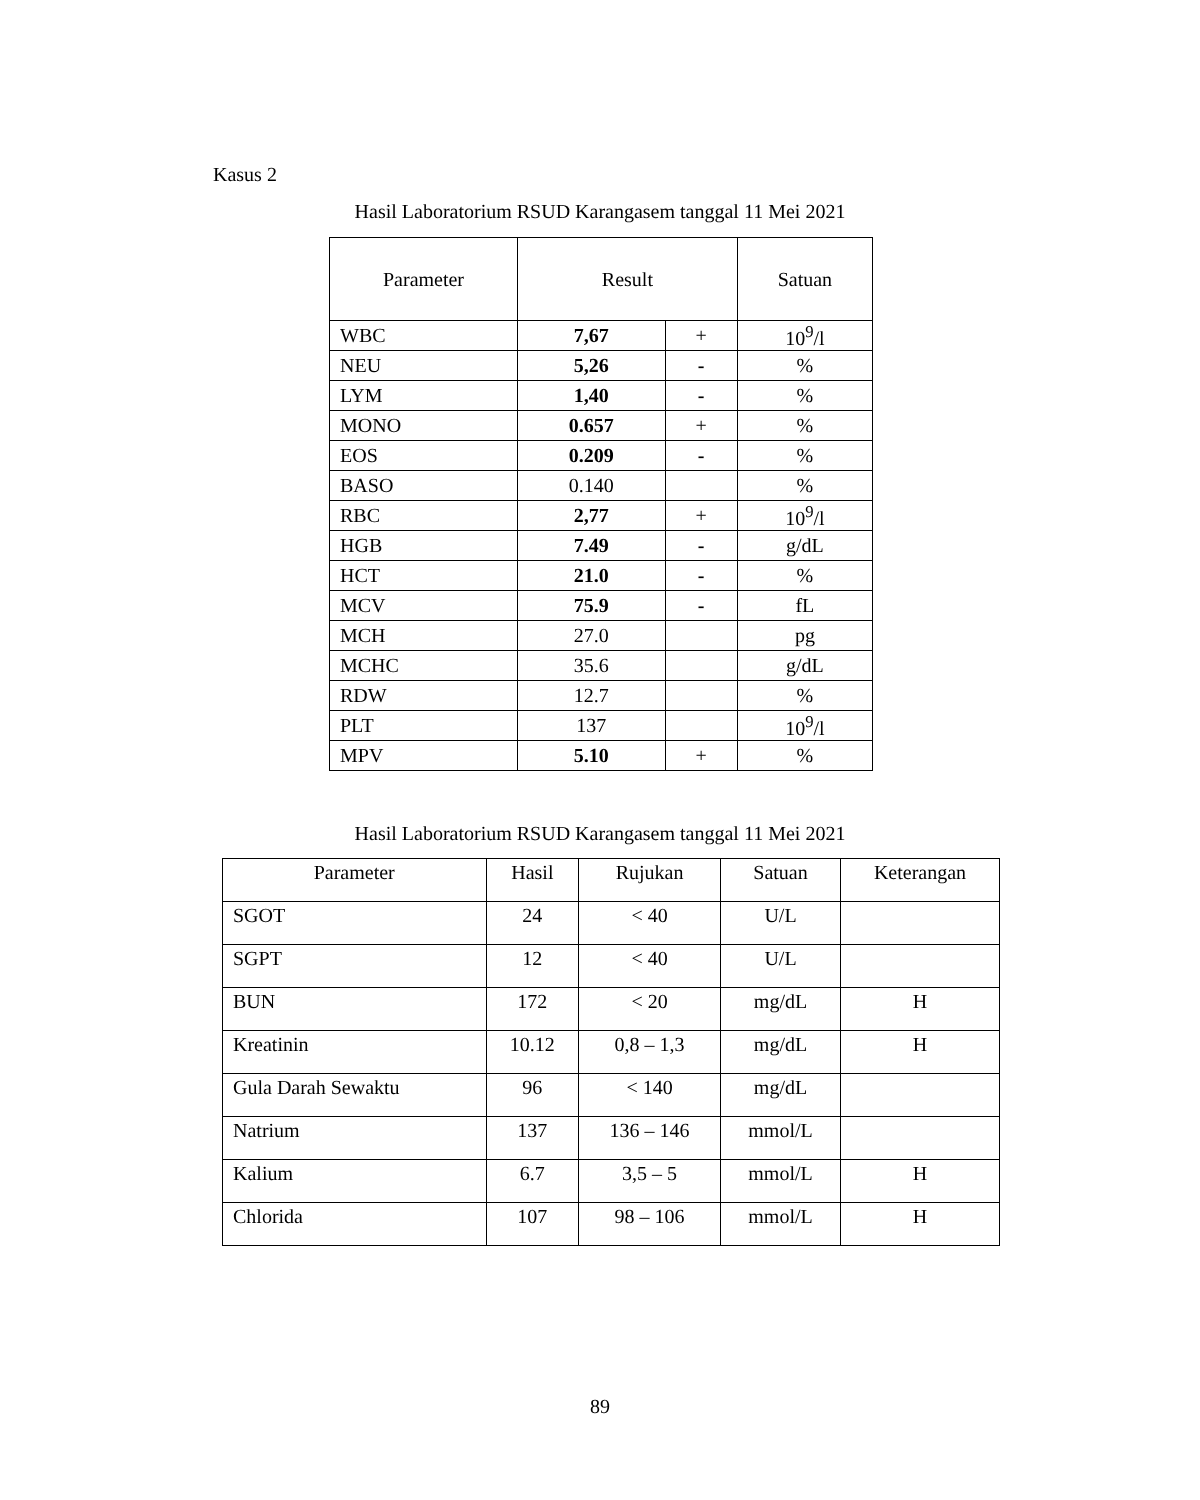Kasus 2
Hasil Laboratorium RSUD Karangasem tanggal 11 Mei 2021
| Parameter | Result | | Satuan |
| --- | --- | --- | --- |
| WBC | 7,67 | + | 10<sup>9</sup>/l |
| NEU | 5,26 | - | % |
| LYM | 1,40 | - | % |
| MONO | 0.657 | + | % |
| EOS | 0.209 | - | % |
| BASO | 0.140 | | % |
| RBC | 2,77 | + | 10<sup>9</sup>/l |
| HGB | 7.49 | - | g/dL |
| HCT | 21.0 | - | % |
| MCV | 75.9 | - | fL |
| MCH | 27.0 | | pg |
| MCHC | 35.6 | | g/dL |
| RDW | 12.7 | | % |
| PLT | 137 | | 10<sup>9</sup>/l |
| MPV | 5.10 | + | % |
Hasil Laboratorium RSUD Karangasem tanggal 11 Mei 2021
| Parameter | Hasil | Rujukan | Satuan | Keterangan |
| --- | --- | --- | --- | --- |
| SGOT | 24 | < 40 | U/L | |
| SGPT | 12 | < 40 | U/L | |
| BUN | 172 | < 20 | mg/dL | H |
| Kreatinin | 10.12 | 0,8 – 1,3 | mg/dL | H |
| Gula Darah Sewaktu | 96 | < 140 | mg/dL | |
| Natrium | 137 | 136 – 146 | mmol/L | |
| Kalium | 6.7 | 3,5 – 5 | mmol/L | H |
| Chlorida | 107 | 98 – 106 | mmol/L | H |
89